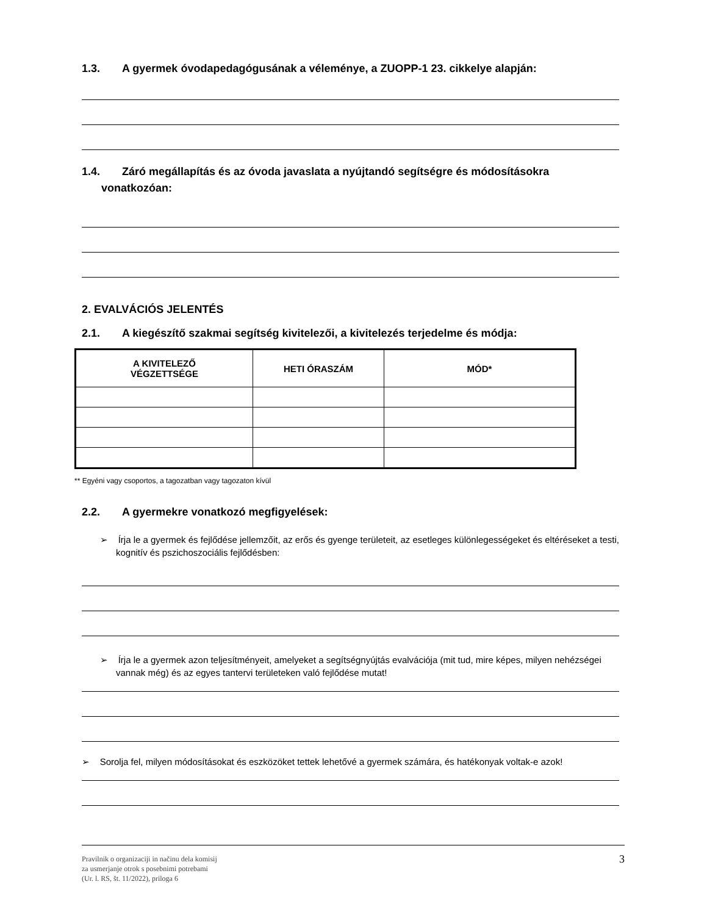1.3. A gyermek óvodapedagógusának a véleménye, a ZUOPP-1 23. cikkelye alapján:
1.4. Záró megállapítás és az óvoda javaslata a nyújtandó segítségre és módosításokra
vonatkozóan:
2. EVALVÁCIÓS JELENTÉS
2.1. A kiegészítő szakmai segítség kivitelezői, a kivitelezés terjedelme és módja:
| A KIVITELEZŐ VÉGZETTSÉGE | HETI ÓRASZÁM | MÓD* |
| --- | --- | --- |
** Egyéni vagy csoportos, a tagozatban vagy tagozaton kívül
2.2. A gyermekre vonatkozó megfigyelések:
➢ Írja le a gyermek és fejlődése jellemzőit, az erős és gyenge területeit, az esetleges különlegességeket és eltéréseket a testi, kognitív és pszichoszociális fejlődésben:
➢ Írja le a gyermek azon teljesítményeit, amelyeket a segítségnyújtás evalvációja (mit tud, mire képes, milyen nehézségei vannak még) és az egyes tantervi területeken való fejlődése mutat!
➢ Sorolja fel, milyen módosításokat és eszközöket tettek lehetővé a gyermek számára, és hatékonyak voltak-e azok!
Pravilnik o organizaciji in načinu dela komisij
za usmerjanje otrok s posebnimi potrebami
(Ur. l. RS, št. 11/2022), priloga 6
3